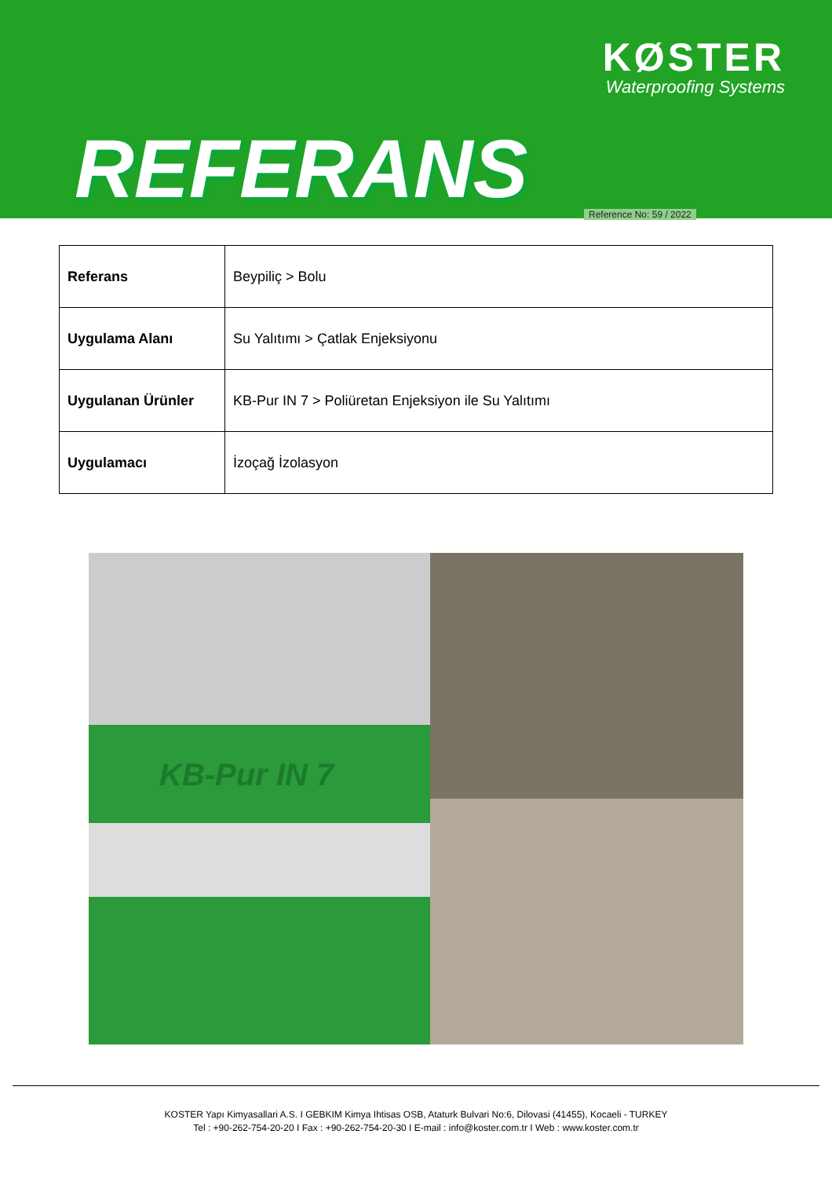KØSTER
Waterproofing Systems
REFERANS Reference No: 59 / 2022
| Referans | Beypiliç > Bolu |
| Uygulama Alanı | Su Yalıtımı > Çatlak Enjeksiyonu |
| Uygulanan Ürünler | KB-Pur IN 7 > Poliüretan Enjeksiyon ile Su Yalıtımı |
| Uygulamacı | İzoçağ İzolasyon |
KB-Pur IN 7
KOSTER Yapı Kimyasallari A.S. I GEBKIM Kimya Ihtisas OSB, Ataturk Bulvari No:6, Dilovasi (41455), Kocaeli - TURKEY
Tel : +90-262-754-20-20 I Fax : +90-262-754-20-30 I E-mail : info@koster.com.tr I Web : www.koster.com.tr